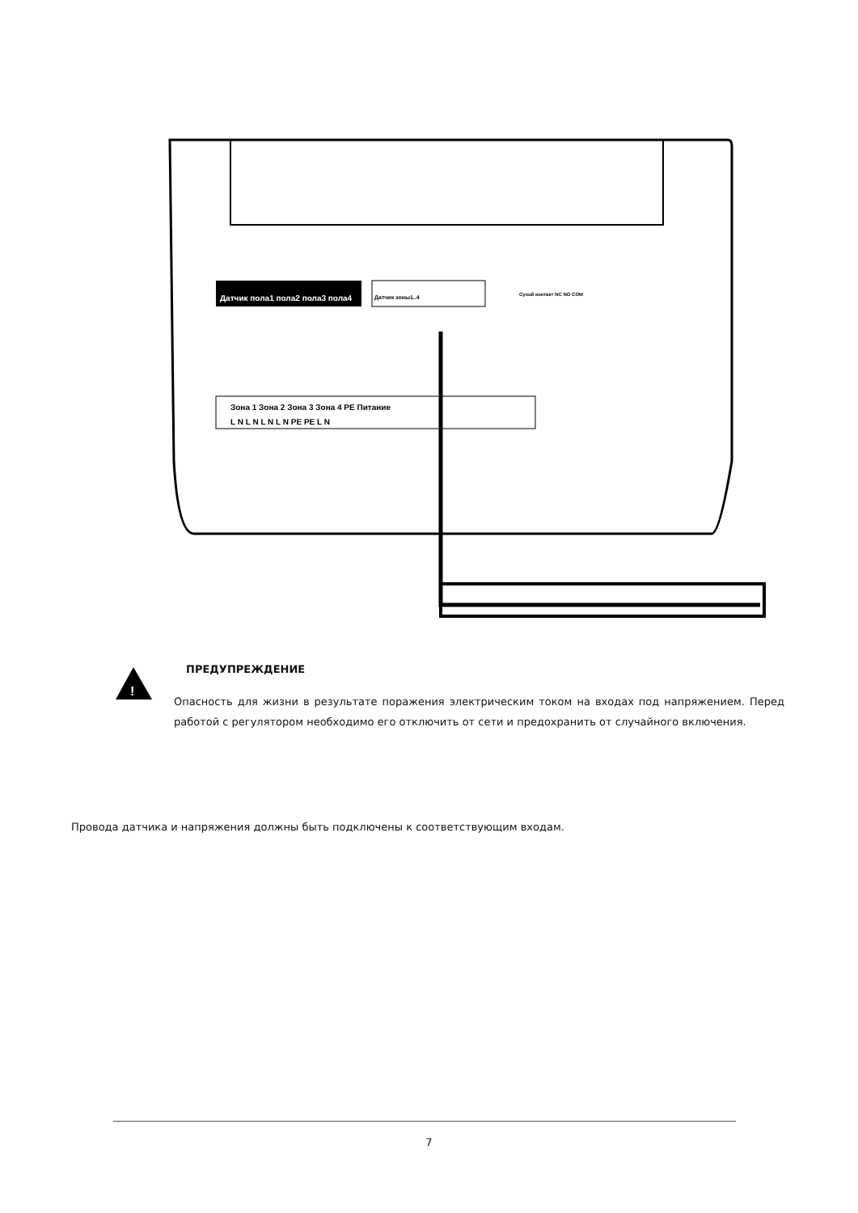Датчик пола1 пола2 пола3 пола4
Датчик зоны1..4
Зона 1 Зона 2 Зона 3 Зона 4 PE Питание
L N L N L N L N PE PE L N
Сухой контакт NC NO COM
!
ПРЕДУПРЕЖДЕНИЕ
Опасность для жизни в результате поражения электрическим током на входах под напряжением. Перед работой с регулятором необходимо его отключить от сети и предохранить от случайного включения.
Провода датчика и напряжения должны быть подключены к соответствующим входам.
7